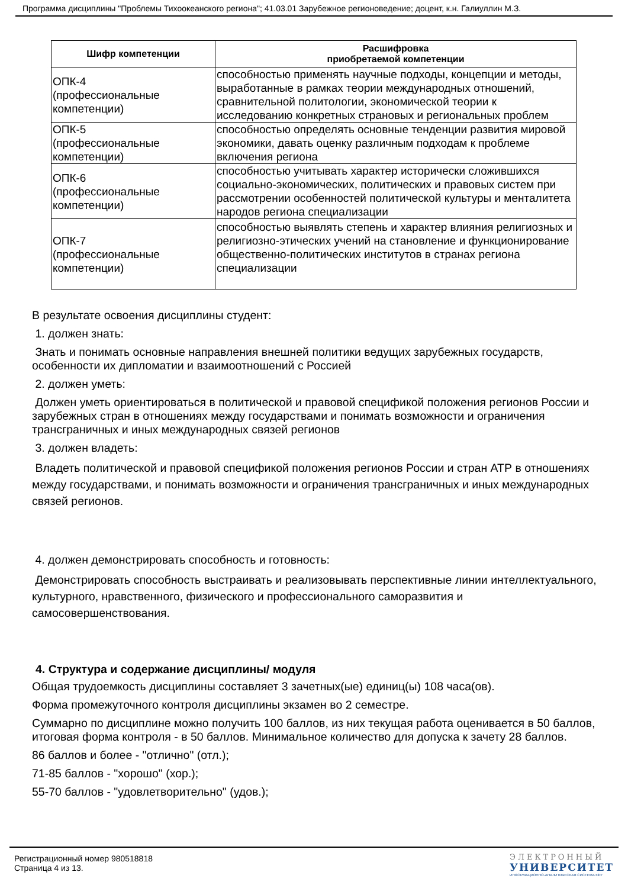Программа дисциплины "Проблемы Тихоокеанского региона"; 41.03.01 Зарубежное регионоведение; доцент, к.н. Галиуллин М.З.
| Шифр компетенции | Расшифровка приобретаемой компетенции |
| --- | --- |
| ОПК-4 (профессиональные компетенции) | способностью применять научные подходы, концепции и методы, выработанные в рамках теории международных отношений, сравнительной политологии, экономической теории к исследованию конкретных страновых и региональных проблем |
| ОПК-5 (профессиональные компетенции) | способностью определять основные тенденции развития мировой экономики, давать оценку различным подходам к проблеме включения региона |
| ОПК-6 (профессиональные компетенции) | способностью учитывать характер исторически сложившихся социально-экономических, политических и правовых систем при рассмотрении особенностей политической культуры и менталитета народов региона специализации |
| ОПК-7 (профессиональные компетенции) | способностью выявлять степень и характер влияния религиозных и религиозно-этических учений на становление и функционирование общественно-политических институтов в странах региона специализации |
В результате освоения дисциплины студент:
1. должен знать:
Знать и понимать основные направления внешней политики ведущих зарубежных государств, особенности их дипломатии и взаимоотношений с Россией
2. должен уметь:
Должен уметь ориентироваться в политической и правовой спецификой положения регионов России и зарубежных стран в отношениях между государствами и понимать возможности и ограничения трансграничных и иных международных связей регионов
3. должен владеть:
Владеть политической и правовой спецификой положения регионов России и стран АТР в отношениях между государствами, и понимать возможности и ограничения трансграничных и иных международных связей регионов.
4. должен демонстрировать способность и готовность:
Демонстрировать способность выстраивать и реализовывать перспективные линии интеллектуального, культурного, нравственного, физического и профессионального саморазвития и самосовершенствования.
4. Структура и содержание дисциплины/ модуля
Общая трудоемкость дисциплины составляет 3 зачетных(ые) единиц(ы) 108 часа(ов).
Форма промежуточного контроля дисциплины экзамен во 2 семестре.
Суммарно по дисциплине можно получить 100 баллов, из них текущая работа оценивается в 50 баллов, итоговая форма контроля - в 50 баллов. Минимальное количество для допуска к зачету 28 баллов.
86 баллов и более - "отлично" (отл.);
71-85 баллов - "хорошо" (хор.);
55-70 баллов - "удовлетворительно" (удов.);
Регистрационный номер 980518818
Страница 4 из 13.
ЭЛЕКТРОННЫЙ
УНИВЕРСИТЕТ
ИНФОРМАЦИОННО-АНАЛИТИЧЕСКАЯ СИСТЕМА КФУ